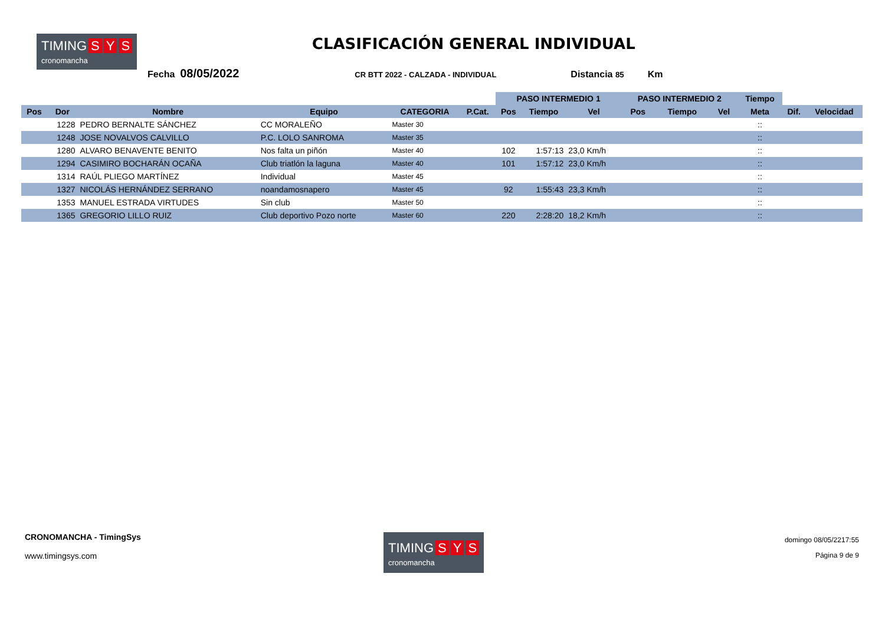TIMING S Y S cronomancha
CLASIFICACIÓN GENERAL INDIVIDUAL
Fecha 08/05/2022 CR BTT 2022 - CALZADA - INDIVIDUAL Distancia 85 Km
| | | | | | | PASO INTERMEDIO 1 | | | PASO INTERMEDIO 2 | | | Tiempo | | |
| --- | --- | --- | --- | --- | --- | --- | --- | --- | --- | --- | --- | --- | --- | --- |
| Pos | Dor | Nombre | Equipo | CATEGORIA | P.Cat. | Pos | Tiempo | Vel | Pos | Tiempo | Vel | Meta | Dif. | Velocidad |
| | 1228 | PEDRO BERNALTE SÁNCHEZ | CC MORALEÑO | Master 30 | | | | | | | | :: | | |
| | 1248 | JOSE NOVALVOS CALVILLO | P.C. LOLO SANROMA | Master 35 | | | | | | | | :: | | |
| | 1280 | ALVARO BENAVENTE BENITO | Nos falta un piñón | Master 40 | | 102 | 1:57:13 | 23,0 Km/h | | | | :: | | |
| | 1294 | CASIMIRO BOCHARÁN OCAÑA | Club triatlón la laguna | Master 40 | | 101 | 1:57:12 | 23,0 Km/h | | | | :: | | |
| | 1314 | RAÚL PLIEGO MARTÍNEZ | Individual | Master 45 | | | | | | | | :: | | |
| | 1327 | NICOLÁS HERNÁNDEZ SERRANO | noandamosnapero | Master 45 | | 92 | 1:55:43 | 23,3 Km/h | | | | :: | | |
| | 1353 | MANUEL ESTRADA VIRTUDES | Sin club | Master 50 | | | | | | | | :: | | |
| | 1365 | GREGORIO LILLO RUIZ | Club deportivo Pozo norte | Master 60 | | 220 | 2:28:20 | 18,2 Km/h | | | | :: | | |
CRONOMANCHA - TimingSys
www.timingsys.com
TIMING S Y S cronomancha
domingo 08/05/2217:55
Página 9 de 9